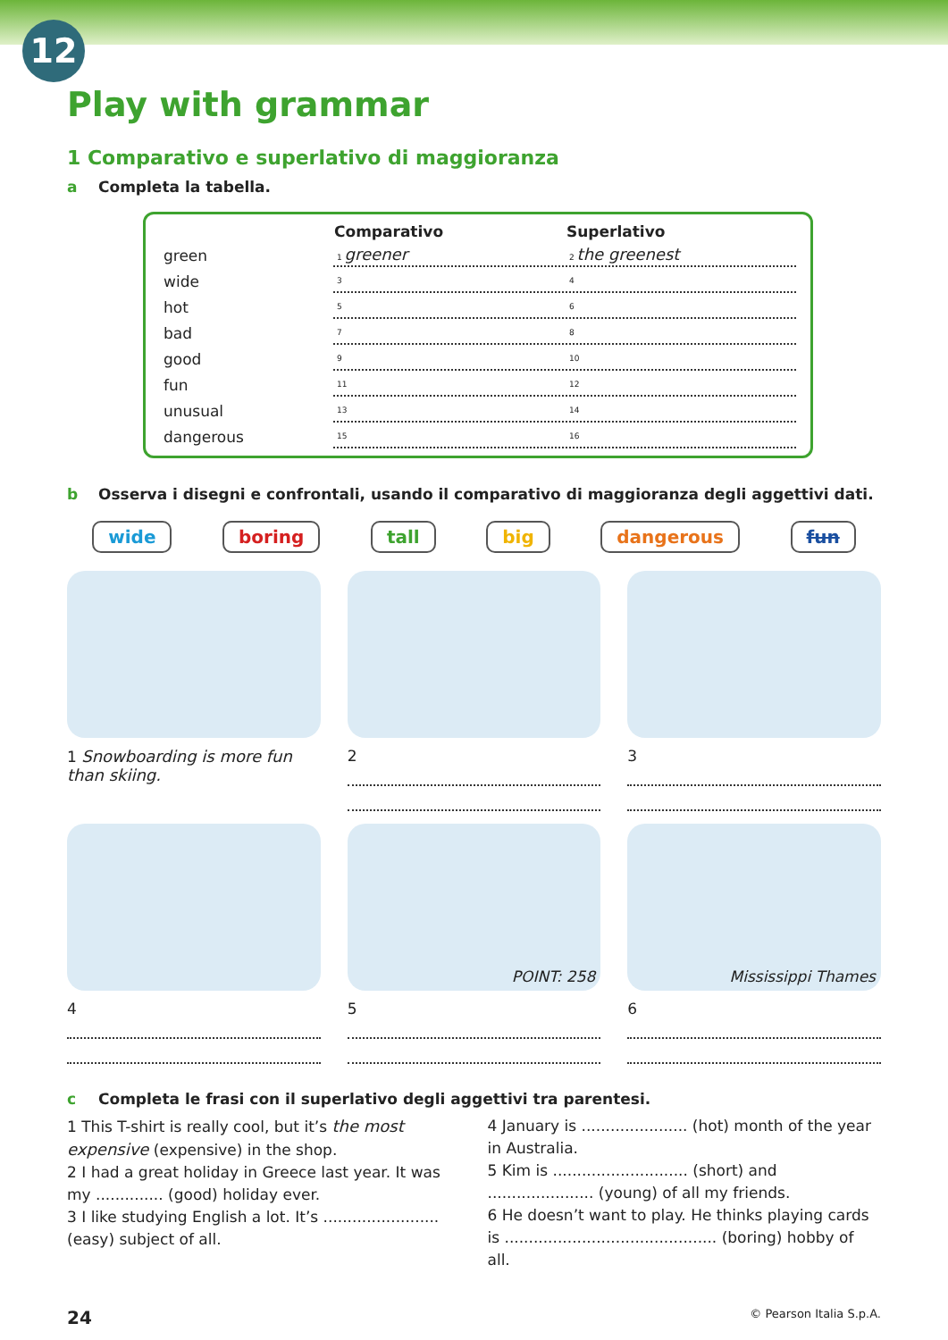12
Play with grammar
1 Comparativo e superlativo di maggioranza
a Completa la tabella.
| | Comparativo | Superlativo |
| --- | --- | --- |
| green | 1 greener | 2 the greenest |
| wide | 3 | 4 |
| hot | 5 | 6 |
| bad | 7 | 8 |
| good | 9 | 10 |
| fun | 11 | 12 |
| unusual | 13 | 14 |
| dangerous | 15 | 16 |
b Osserva i disegni e confrontali, usando il comparativo di maggioranza degli aggettivi dati.
wide boring tall big dangerous fun
1 Snowboarding is more fun than skiing.
2
3
4
POINT: 258
5
Mississippi Thames
6
c Completa le frasi con il superlativo degli aggettivi tra parentesi.
1 This T-shirt is really cool, but it’s the most expensive (expensive) in the shop.
2 I had a great holiday in Greece last year. It was my .............. (good) holiday ever.
3 I like studying English a lot. It’s ........................ (easy) subject of all.
4 January is ...................... (hot) month of the year in Australia.
5 Kim is ............................ (short) and ...................... (young) of all my friends.
6 He doesn’t want to play. He thinks playing cards is ............................................ (boring) hobby of all.
24 © Pearson Italia S.p.A.